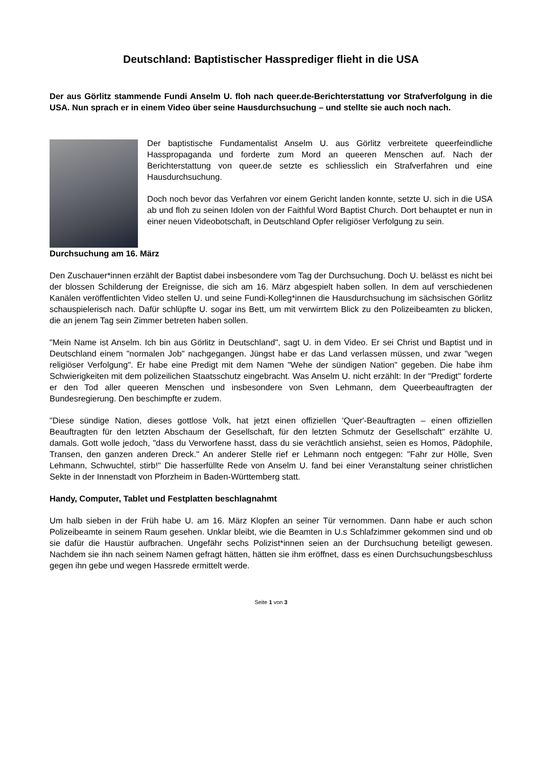Deutschland: Baptistischer Hassprediger flieht in die USA
Der aus Görlitz stammende Fundi Anselm U. floh nach queer.de-Berichterstattung vor Strafverfolgung in die USA. Nun sprach er in einem Video über seine Hausdurchsuchung – und stellte sie auch noch nach.
Der baptistische Fundamentalist Anselm U. aus Görlitz verbreitete queerfeindliche Hasspropaganda und forderte zum Mord an queeren Menschen auf. Nach der Berichterstattung von queer.de setzte es schliesslich ein Strafverfahren und eine Hausdurchsuchung.
Doch noch bevor das Verfahren vor einem Gericht landen konnte, setzte U. sich in die USA ab und floh zu seinen Idolen von der Faithful Word Baptist Church. Dort behauptet er nun in einer neuen Videobotschaft, in Deutschland Opfer religiöser Verfolgung zu sein.
Durchsuchung am 16. März
Den Zuschauer*innen erzählt der Baptist dabei insbesondere vom Tag der Durchsuchung. Doch U. belässt es nicht bei der blossen Schilderung der Ereignisse, die sich am 16. März abgespielt haben sollen. In dem auf verschiedenen Kanälen veröffentlichten Video stellen U. und seine Fundi-Kolleg*innen die Hausdurchsuchung im sächsischen Görlitz schauspielerisch nach. Dafür schlüpfte U. sogar ins Bett, um mit verwirrtem Blick zu den Polizeibeamten zu blicken, die an jenem Tag sein Zimmer betreten haben sollen.
"Mein Name ist Anselm. Ich bin aus Görlitz in Deutschland", sagt U. in dem Video. Er sei Christ und Baptist und in Deutschland einem "normalen Job" nachgegangen. Jüngst habe er das Land verlassen müssen, und zwar "wegen religiöser Verfolgung". Er habe eine Predigt mit dem Namen "Wehe der sündigen Nation" gegeben. Die habe ihm Schwierigkeiten mit dem polizeilichen Staatsschutz eingebracht. Was Anselm U. nicht erzählt: In der "Predigt" forderte er den Tod aller queeren Menschen und insbesondere von Sven Lehmann, dem Queerbeauftragten der Bundesregierung. Den beschimpfte er zudem.
"Diese sündige Nation, dieses gottlose Volk, hat jetzt einen offiziellen 'Quer'-Beauftragten – einen offiziellen Beauftragten für den letzten Abschaum der Gesellschaft, für den letzten Schmutz der Gesellschaft" erzählte U. damals. Gott wolle jedoch, "dass du Verworfene hasst, dass du sie verächtlich ansiehst, seien es Homos, Pädophile, Transen, den ganzen anderen Dreck." An anderer Stelle rief er Lehmann noch entgegen: "Fahr zur Hölle, Sven Lehmann, Schwuchtel, stirb!" Die hasserfüllte Rede von Anselm U. fand bei einer Veranstaltung seiner christlichen Sekte in der Innenstadt von Pforzheim in Baden-Württemberg statt.
Handy, Computer, Tablet und Festplatten beschlagnahmt
Um halb sieben in der Früh habe U. am 16. März Klopfen an seiner Tür vernommen. Dann habe er auch schon Polizeibeamte in seinem Raum gesehen. Unklar bleibt, wie die Beamten in U.s Schlafzimmer gekommen sind und ob sie dafür die Haustür aufbrachen. Ungefähr sechs Polizist*innen seien an der Durchsuchung beteiligt gewesen. Nachdem sie ihn nach seinem Namen gefragt hätten, hätten sie ihm eröffnet, dass es einen Durchsuchungsbeschluss gegen ihn gebe und wegen Hassrede ermittelt werde.
Seite 1 von 3